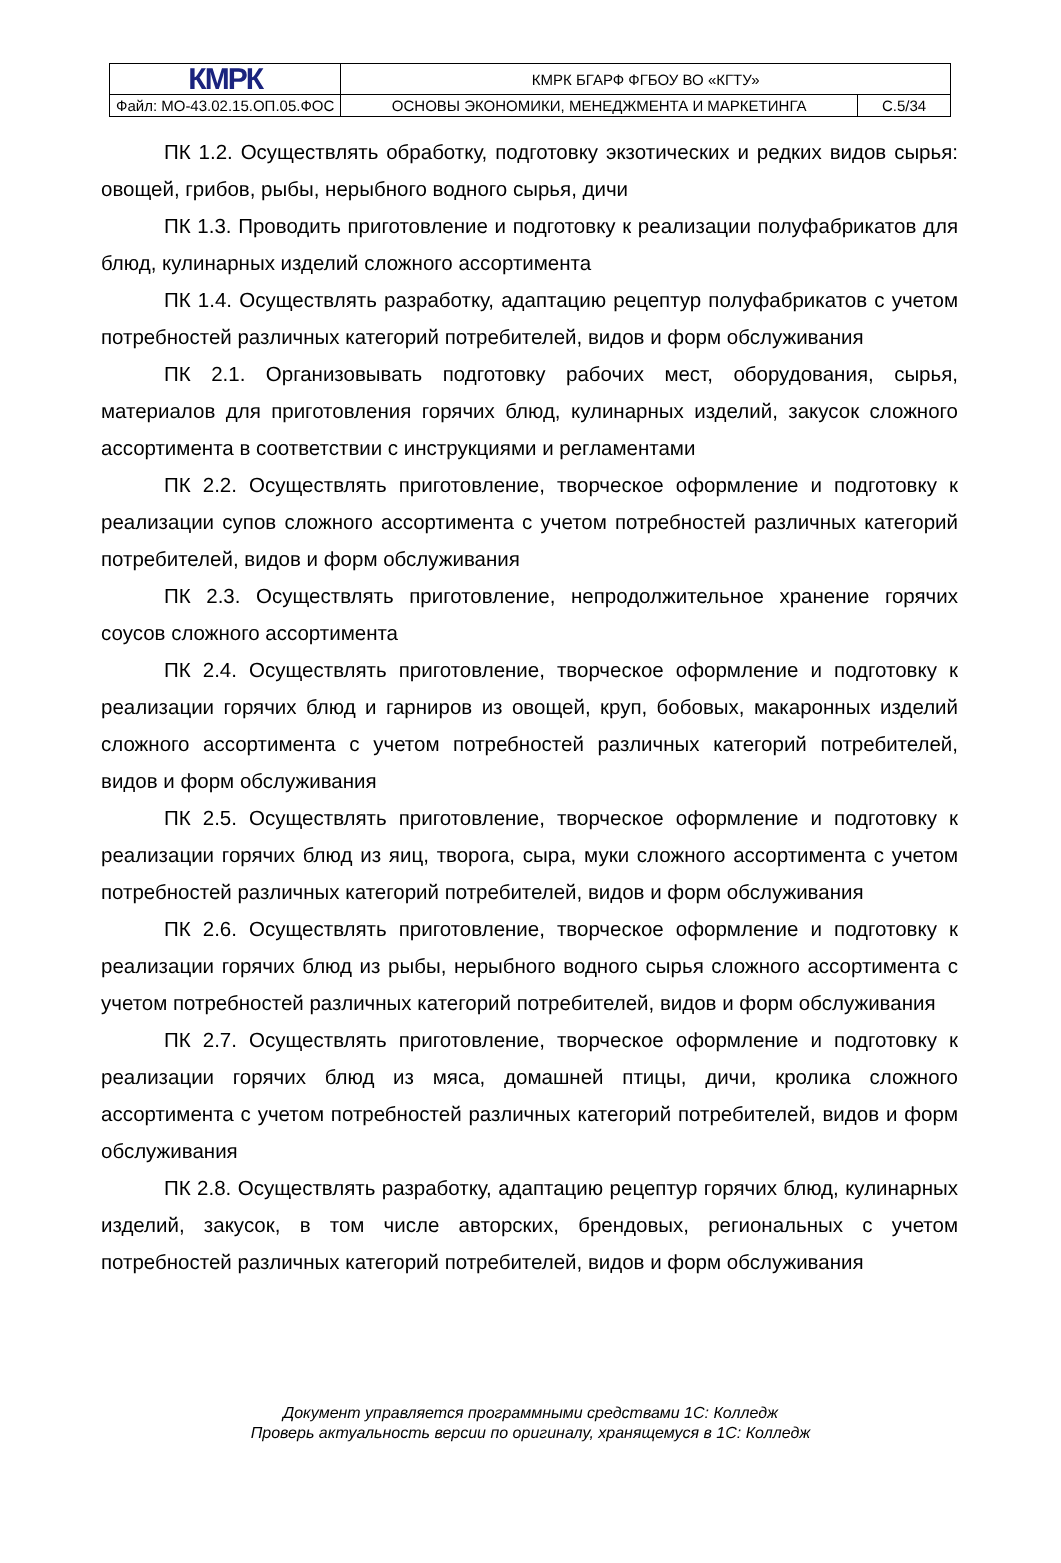| КМРК | КМРК БГАРФ ФГБОУ ВО «КГТУ» | |
| Файл: МО-43.02.15.ОП.05.ФОС | ОСНОВЫ ЭКОНОМИКИ, МЕНЕДЖМЕНТА И МАРКЕТИНГА | С.5/34 |
ПК 1.2. Осуществлять обработку, подготовку экзотических и редких видов сырья: овощей, грибов, рыбы, нерыбного водного сырья, дичи
ПК 1.3. Проводить приготовление и подготовку к реализации полуфабрикатов для блюд, кулинарных изделий сложного ассортимента
ПК 1.4. Осуществлять разработку, адаптацию рецептур полуфабрикатов с учетом потребностей различных категорий потребителей, видов и форм обслуживания
ПК 2.1. Организовывать подготовку рабочих мест, оборудования, сырья, материалов для приготовления горячих блюд, кулинарных изделий, закусок сложного ассортимента в соответствии с инструкциями и регламентами
ПК 2.2. Осуществлять приготовление, творческое оформление и подготовку к реализации супов сложного ассортимента с учетом потребностей различных категорий потребителей, видов и форм обслуживания
ПК 2.3. Осуществлять приготовление, непродолжительное хранение горячих соусов сложного ассортимента
ПК 2.4. Осуществлять приготовление, творческое оформление и подготовку к реализации горячих блюд и гарниров из овощей, круп, бобовых, макаронных изделий сложного ассортимента с учетом потребностей различных категорий потребителей, видов и форм обслуживания
ПК 2.5. Осуществлять приготовление, творческое оформление и подготовку к реализации горячих блюд из яиц, творога, сыра, муки сложного ассортимента с учетом потребностей различных категорий потребителей, видов и форм обслуживания
ПК 2.6. Осуществлять приготовление, творческое оформление и подготовку к реализации горячих блюд из рыбы, нерыбного водного сырья сложного ассортимента с учетом потребностей различных категорий потребителей, видов и форм обслуживания
ПК 2.7. Осуществлять приготовление, творческое оформление и подготовку к реализации горячих блюд из мяса, домашней птицы, дичи, кролика сложного ассортимента с учетом потребностей различных категорий потребителей, видов и форм обслуживания
ПК 2.8. Осуществлять разработку, адаптацию рецептур горячих блюд, кулинарных изделий, закусок, в том числе авторских, брендовых, региональных с учетом потребностей различных категорий потребителей, видов и форм обслуживания
Документ управляется программными средствами 1С: Колледж
Проверь актуальность версии по оригиналу, хранящемуся в 1С: Колледж